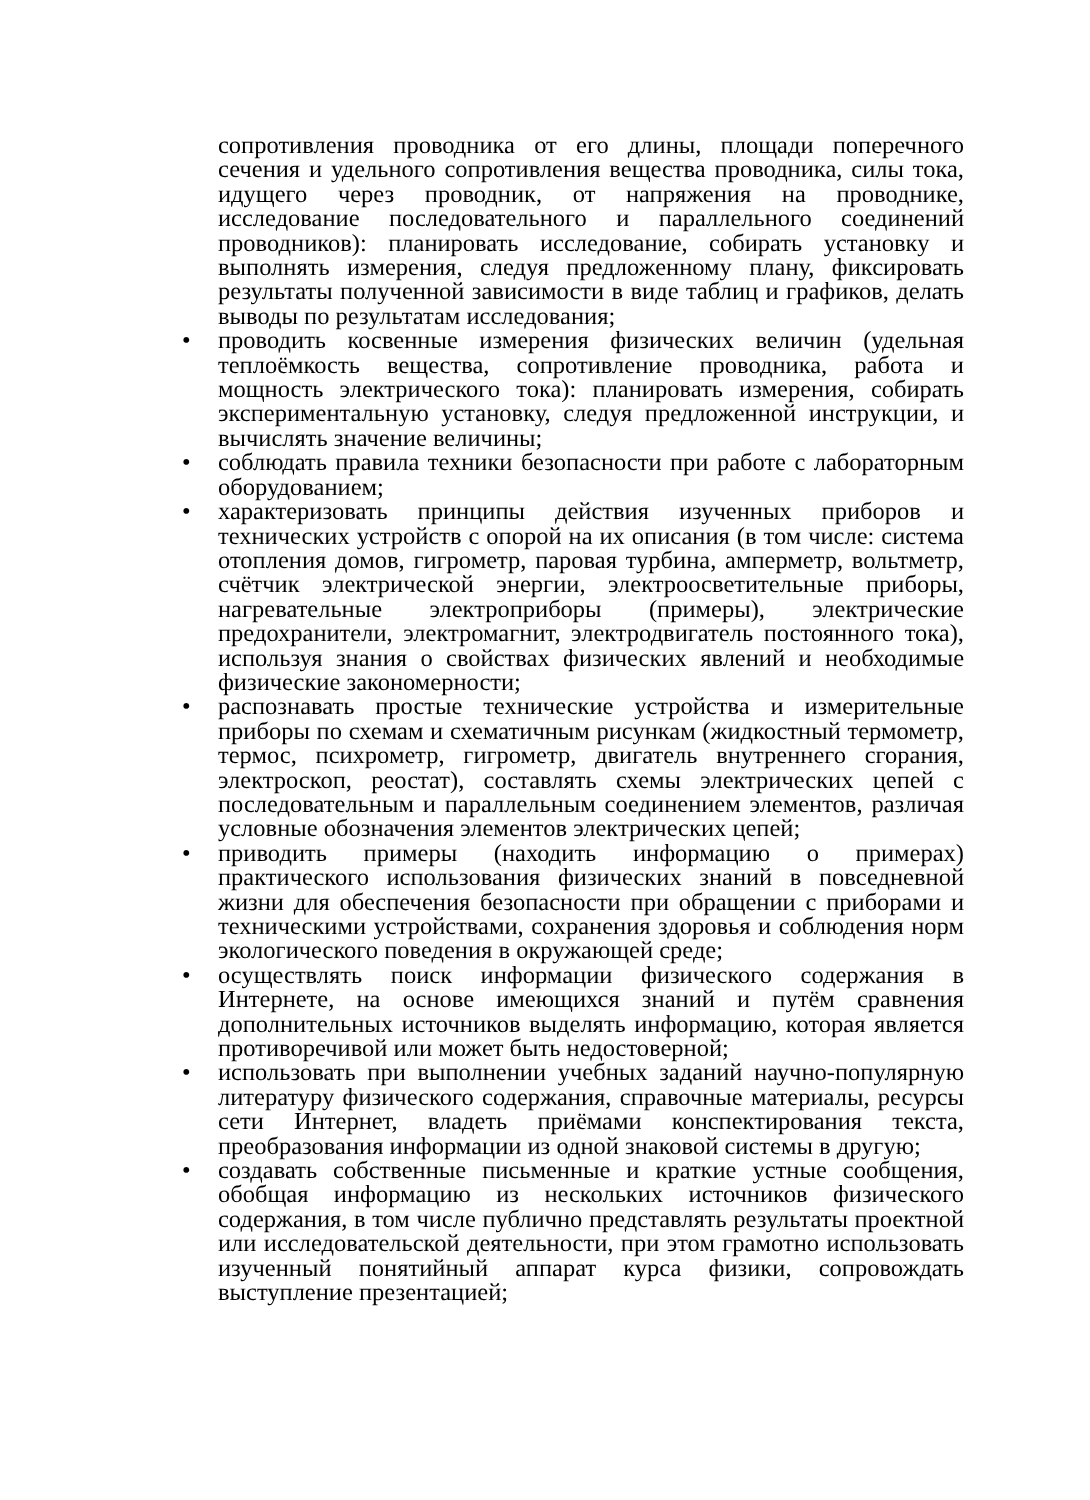сопротивления проводника от его длины, площади поперечного сечения и удельного сопротивления вещества проводника, силы тока, идущего через проводник, от напряжения на проводнике, исследование последовательного и параллельного соединений проводников): планировать исследование, собирать установку и выполнять измерения, следуя предложенному плану, фиксировать результаты полученной зависимости в виде таблиц и графиков, делать выводы по результатам исследования;
• проводить косвенные измерения физических величин (удельная теплоёмкость вещества, сопротивление проводника, работа и мощность электрического тока): планировать измерения, собирать экспериментальную установку, следуя предложенной инструкции, и вычислять значение величины;
• соблюдать правила техники безопасности при работе с лабораторным оборудованием;
• характеризовать принципы действия изученных приборов и технических устройств с опорой на их описания (в том числе: система отопления домов, гигрометр, паровая турбина, амперметр, вольтметр, счётчик электрической энергии, электроосветительные приборы, нагревательные электроприборы (примеры), электрические предохранители, электромагнит, электродвигатель постоянного тока), используя знания о свойствах физических явлений и необходимые физические закономерности;
• распознавать простые технические устройства и измерительные приборы по схемам и схематичным рисункам (жидкостный термометр, термос, психрометр, гигрометр, двигатель внутреннего сгорания, электроскоп, реостат), составлять схемы электрических цепей с последовательным и параллельным соединением элементов, различая условные обозначения элементов электрических цепей;
• приводить примеры (находить информацию о примерах) практического использования физических знаний в повседневной жизни для обеспечения безопасности при обращении с приборами и техническими устройствами, сохранения здоровья и соблюдения норм экологического поведения в окружающей среде;
• осуществлять поиск информации физического содержания в Интернете, на основе имеющихся знаний и путём сравнения дополнительных источников выделять информацию, которая является противоречивой или может быть недостоверной;
• использовать при выполнении учебных заданий научно-популярную литературу физического содержания, справочные материалы, ресурсы сети Интернет, владеть приёмами конспектирования текста, преобразования информации из одной знаковой системы в другую;
• создавать собственные письменные и краткие устные сообщения, обобщая информацию из нескольких источников физического содержания, в том числе публично представлять результаты проектной или исследовательской деятельности, при этом грамотно использовать изученный понятийный аппарат курса физики, сопровождать выступление презентацией;